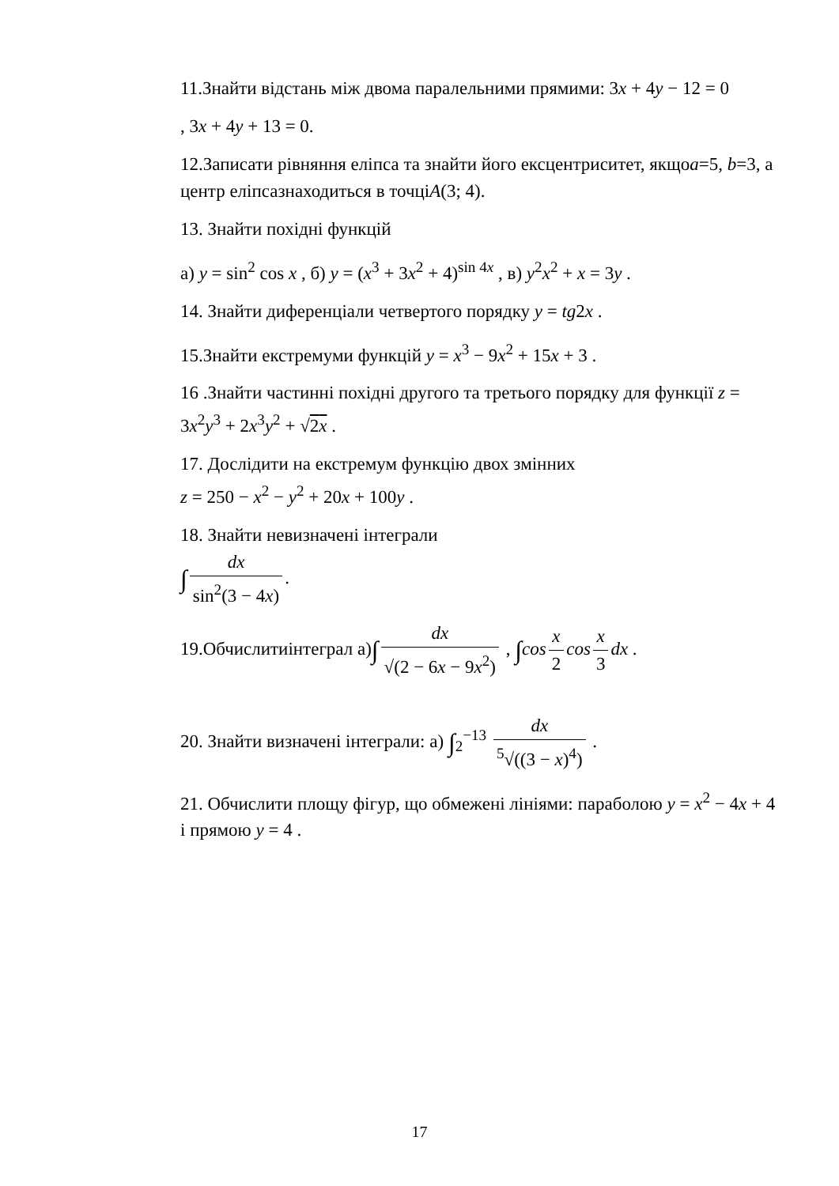11.Знайти відстань між двома паралельними прямими: 3x + 4y − 12 = 0
, 3x + 4y + 13 = 0.
12.Записати рівняння еліпса та знайти його ексцентриситет, якщоa=5, b=3, а центр еліпсазнаходиться в точціA(3; 4).
13. Знайти похідні функцій
а) y = sin<sup>2</sup> cos x , б) y = (x<sup>3</sup> + 3x<sup>2</sup> + 4)<sup>sin 4x</sup> , в) y<sup>2</sup>x<sup>2</sup> + x = 3y .
14. Знайти диференціали четвертого порядку y = tg2x .
15.Знайти екстремуми функцій y = x<sup>3</sup> − 9x<sup>2</sup> + 15x + 3 .
16 .Знайти частинні похідні другого та третього порядку для функції z = 3x<sup>2</sup>y<sup>3</sup> + 2x<sup>3</sup>y<sup>2</sup> + √2x .
17. Дослідити на екстремум функцію двох змінних
z = 250 − x<sup>2</sup> − y<sup>2</sup> + 20x + 100y .
18. Знайти невизначені інтеграли
∫ dx sin<sup>2</sup>(3 − 4x).
19.Обчислитиінтеграл а)∫ dx √(2 − 6x − 9x<sup>2</sup>) , ∫cos x 2 cos x 3 dx .
20. Знайти визначені інтеграли: а) ∫<sub>2</sub><sup>−13</sup> dx <sup>5</sup>√((3 − x)<sup>4</sup>) .
21. Обчислити площу фігур, що обмежені лініями: параболою y = x<sup>2</sup> − 4x + 4 і прямою y = 4 .
17